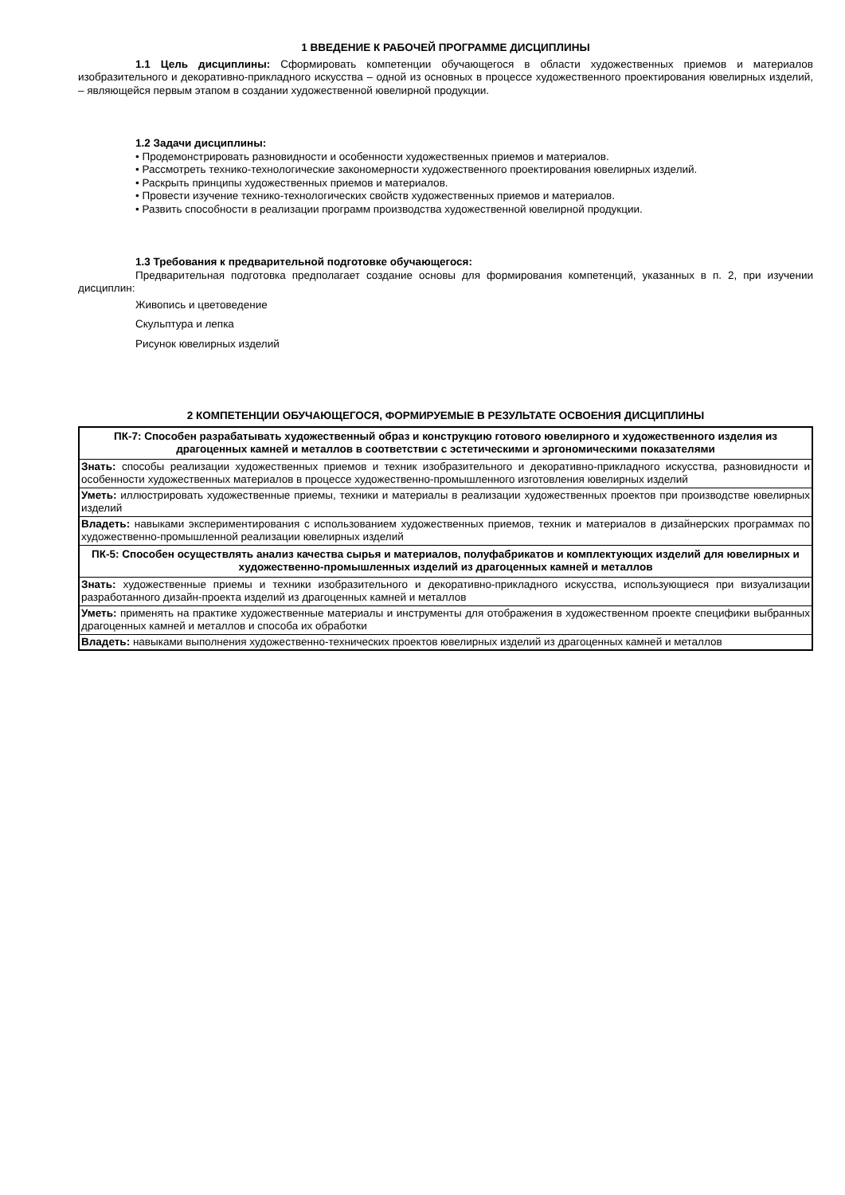1 ВВЕДЕНИЕ К РАБОЧЕЙ ПРОГРАММЕ ДИСЦИПЛИНЫ
1.1 Цель дисциплины: Сформировать компетенции обучающегося в области художественных приемов и материалов изобразительного и декоративно-прикладного искусства – одной из основных в процессе художественного проектирования ювелирных изделий, – являющейся первым этапом в создании художественной ювелирной продукции.
1.2 Задачи дисциплины:
• Продемонстрировать разновидности и особенности художественных приемов и материалов.
• Рассмотреть технико-технологические закономерности художественного проектирования ювелирных изделий.
• Раскрыть принципы художественных приемов и материалов.
• Провести изучение технико-технологических свойств художественных приемов и материалов.
• Развить способности в реализации программ производства художественной ювелирной продукции.
1.3 Требования к предварительной подготовке обучающегося:
Предварительная подготовка предполагает создание основы для формирования компетенций, указанных в п. 2, при изучении дисциплин:
Живопись и цветоведение
Скульптура и лепка
Рисунок ювелирных изделий
2 КОМПЕТЕНЦИИ ОБУЧАЮЩЕГОСЯ, ФОРМИРУЕМЫЕ В РЕЗУЛЬТАТЕ ОСВОЕНИЯ ДИСЦИПЛИНЫ
| ПК-7: Способен разрабатывать художественный образ и конструкцию готового ювелирного и художественного изделия из драгоценных камней и металлов в соответствии с эстетическими и эргономическими показателями |
| Знать: способы реализации художественных приемов и техник изобразительного и декоративно-прикладного искусства, разновидности и особенности художественных материалов в процессе художественно-промышленного изготовления ювелирных изделий |
| Уметь: иллюстрировать художественные приемы, техники и материалы в реализации художественных проектов при производстве ювелирных изделий |
| Владеть: навыками экспериментирования с использованием художественных приемов, техник и материалов в дизайнерских программах по художественно-промышленной реализации ювелирных изделий |
| ПК-5: Способен осуществлять анализ качества сырья и материалов, полуфабрикатов и комплектующих изделий для ювелирных и художественно-промышленных изделий из драгоценных камней и металлов |
| Знать: художественные приемы и техники изобразительного и декоративно-прикладного искусства, использующиеся при визуализации разработанного дизайн-проекта изделий из драгоценных камней и металлов |
| Уметь: применять на практике художественные материалы и инструменты для отображения в художественном проекте специфики выбранных драгоценных камней и металлов и способа их обработки |
| Владеть: навыками выполнения художественно-технических проектов ювелирных изделий из драгоценных камней и металлов |